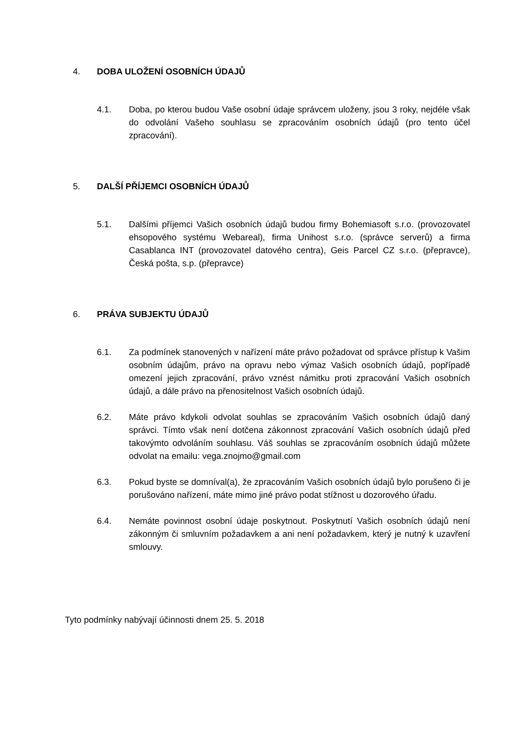4. DOBA ULOŽENÍ OSOBNÍCH ÚDAJŮ
4.1. Doba, po kterou budou Vaše osobní údaje správcem uloženy, jsou 3 roky, nejdéle však do odvolání Vašeho souhlasu se zpracováním osobních údajů (pro tento účel zpracování).
5. DALŠÍ PŘÍJEMCI OSOBNÍCH ÚDAJŮ
5.1. Dalšími příjemci Vašich osobních údajů budou firmy Bohemiasoft s.r.o. (provozovatel ehsopového systému Webareal), firma Unihost s.r.o. (správce serverů) a firma Casablanca INT (provozovatel datového centra), Geis Parcel CZ s.r.o. (přepravce), Česká pošta, s.p. (přepravce)
6. PRÁVA SUBJEKTU ÚDAJŮ
6.1. Za podmínek stanovených v nařízení máte právo požadovat od správce přístup k Vašim osobním údajům, právo na opravu nebo výmaz Vašich osobních údajů, popřípadě omezení jejich zpracování, právo vznést námitku proti zpracování Vašich osobních údajů, a dále právo na přenositelnost Vašich osobních údajů.
6.2. Máte právo kdykoli odvolat souhlas se zpracováním Vašich osobních údajů daný správci. Tímto však není dotčena zákonnost zpracování Vašich osobních údajů před takovýmto odvoláním souhlasu. Váš souhlas se zpracováním osobních údajů můžete odvolat na emailu: vega.znojmo@gmail.com
6.3. Pokud byste se domníval(a), že zpracováním Vašich osobních údajů bylo porušeno či je porušováno nařízení, máte mimo jiné právo podat stížnost u dozorového úřadu.
6.4. Nemáte povinnost osobní údaje poskytnout. Poskytnutí Vašich osobních údajů není zákonným či smluvním požadavkem a ani není požadavkem, který je nutný k uzavření smlouvy.
Tyto podmínky nabývají účinnosti dnem 25. 5. 2018